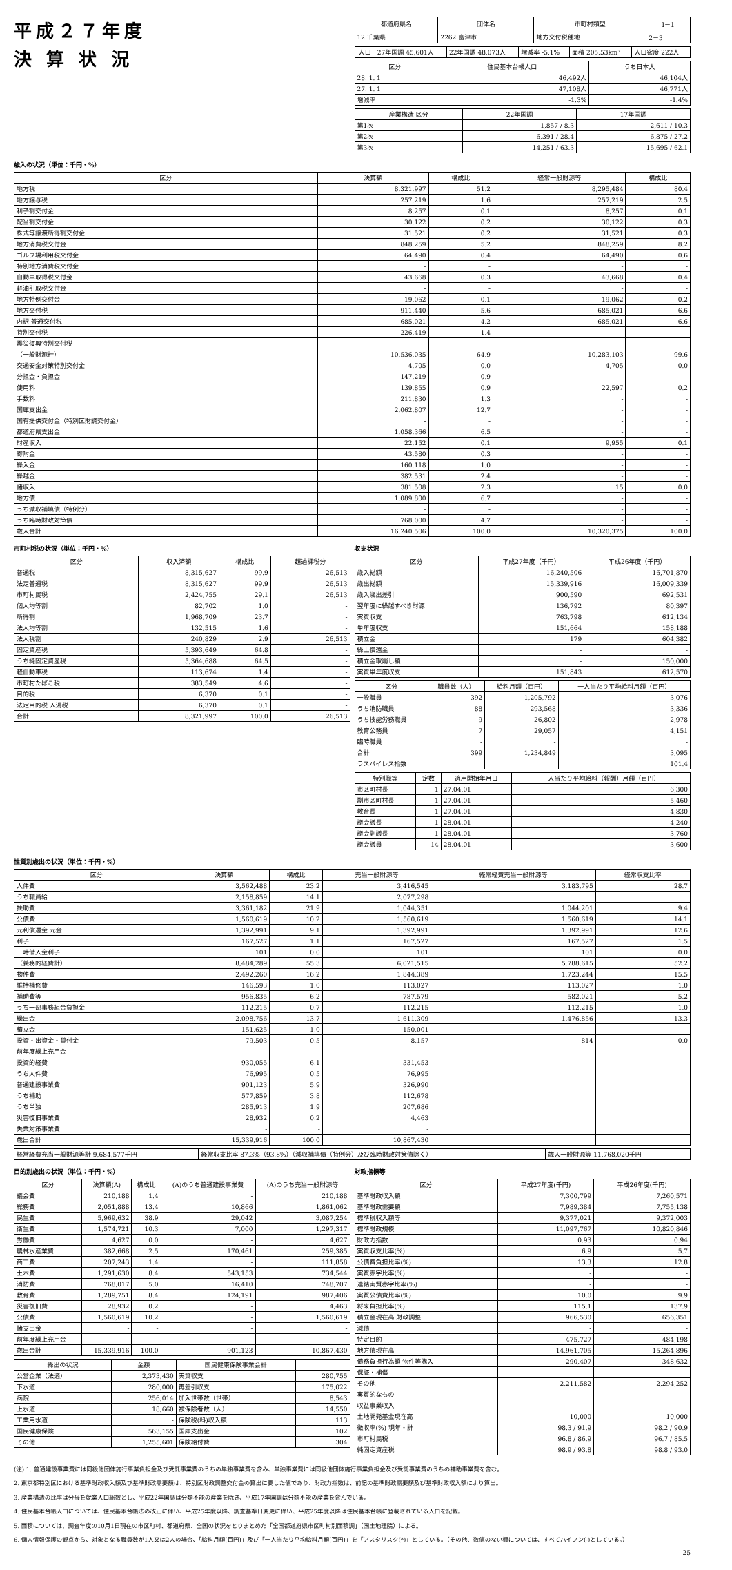平成２７年度
決 算 状 況
| 都道府県名 | 団体名 | 市町村類型 | I－1 |
| --- | --- | --- | --- |
| 12 千葉県 | 2262 富津市 | 地方交付税種地 | 2－3 |
| 人口 | 27年国調 45,601人 | 22年国調 48,073人 | 増減率 -5.1% | 面積 205.53km² | 人口密度 222人 |
| 区分 | 住民基本台帳人口 | うち日本人 |
| --- | --- | --- |
| 28. 1. 1 | 46,492人 | 46,104人 |
| 27. 1. 1 | 47,108人 | 46,771人 |
| 増減率 | -1.3% | -1.4% |
| 産業構造 区分 | 22年国調 | 17年国調 |
| --- | --- | --- |
| 第1次 | 1,857 / 8.3 | 2,611 / 10.3 |
| 第2次 | 6,391 / 28.4 | 6,875 / 27.2 |
| 第3次 | 14,251 / 63.3 | 15,695 / 62.1 |
歳入の状況（単位：千円・%）
| 区分 | 決算額 | 構成比 | 経常一般財源等 | 構成比 |
| --- | --- | --- | --- | --- |
| 地方税 | 8,321,997 | 51.2 | 8,295,484 | 80.4 |
| 地方譲与税 | 257,219 | 1.6 | 257,219 | 2.5 |
| 利子割交付金 | 8,257 | 0.1 | 8,257 | 0.1 |
| 配当割交付金 | 30,122 | 0.2 | 30,122 | 0.3 |
| 株式等譲渡所得割交付金 | 31,521 | 0.2 | 31,521 | 0.3 |
| 地方消費税交付金 | 848,259 | 5.2 | 848,259 | 8.2 |
| ゴルフ場利用税交付金 | 64,490 | 0.4 | 64,490 | 0.6 |
| 特別地方消費税交付金 | - | - | - | - |
| 自動車取得税交付金 | 43,668 | 0.3 | 43,668 | 0.4 |
| 軽油引取税交付金 | - | - | - | - |
| 地方特例交付金 | 19,062 | 0.1 | 19,062 | 0.2 |
| 地方交付税 | 911,440 | 5.6 | 685,021 | 6.6 |
| 内訳 普通交付税 | 685,021 | 4.2 | 685,021 | 6.6 |
| 特別交付税 | 226,419 | 1.4 | - | - |
| 震災復興特別交付税 | - | - | - | - |
| （一般財源計） | 10,536,035 | 64.9 | 10,283,103 | 99.6 |
| 交通安全対策特別交付金 | 4,705 | 0.0 | 4,705 | 0.0 |
| 分担金・負担金 | 147,219 | 0.9 | - | - |
| 使用料 | 139,855 | 0.9 | 22,597 | 0.2 |
| 手数料 | 211,830 | 1.3 | - | - |
| 国庫支出金 | 2,062,807 | 12.7 | - | - |
| 国有提供交付金（特別区財調交付金） | - | - | - | - |
| 都道府県支出金 | 1,058,366 | 6.5 | - | - |
| 財産収入 | 22,152 | 0.1 | 9,955 | 0.1 |
| 寄附金 | 43,580 | 0.3 | - | - |
| 繰入金 | 160,118 | 1.0 | - | - |
| 繰越金 | 382,531 | 2.4 | - | - |
| 諸収入 | 381,508 | 2.3 | 15 | 0.0 |
| 地方債 | 1,089,800 | 6.7 | - | - |
| うち減収補填債（特例分） | - | - | - | - |
| うち臨時財政対策債 | 768,000 | 4.7 | - | - |
| 歳入合計 | 16,240,506 | 100.0 | 10,320,375 | 100.0 |
市町村税の状況（単位：千円・%）
| 区分 | 収入済額 | 構成比 | 超過課税分 |
| --- | --- | --- | --- |
| 普通税 | 8,315,627 | 99.9 | 26,513 |
| 法定普通税 | 8,315,627 | 99.9 | 26,513 |
| 市町村民税 | 2,424,755 | 29.1 | 26,513 |
| 個人均等割 | 82,702 | 1.0 | - |
| 所得割 | 1,968,709 | 23.7 | - |
| 法人均等割 | 132,515 | 1.6 | - |
| 法人税割 | 240,829 | 2.9 | 26,513 |
| 固定資産税 | 5,393,649 | 64.8 | - |
| うち純固定資産税 | 5,364,688 | 64.5 | - |
| 軽自動車税 | 113,674 | 1.4 | - |
| 市町村たばこ税 | 383,549 | 4.6 | - |
| 目的税 | 6,370 | 0.1 | - |
| 法定目的税 入湯税 | 6,370 | 0.1 | - |
| 合計 | 8,321,997 | 100.0 | 26,513 |
収支状況
| 区分 | 平成27年度（千円） | 平成26年度（千円） |
| --- | --- | --- |
| 歳入総額 | 16,240,506 | 16,701,870 |
| 歳出総額 | 15,339,916 | 16,009,339 |
| 歳入歳出差引 | 900,590 | 692,531 |
| 翌年度に繰越すべき財源 | 136,792 | 80,397 |
| 実質収支 | 763,798 | 612,134 |
| 単年度収支 | 151,664 | 158,188 |
| 積立金 | 179 | 604,382 |
| 繰上償還金 | - | - |
| 積立金取崩し額 | - | 150,000 |
| 実質単年度収支 | 151,843 | 612,570 |
| 区分 | 職員数（人） | 給料月額（百円） | 一人当たり平均給料月額（百円） |
| --- | --- | --- | --- |
| 一般職員 | 392 | 1,205,792 | 3,076 |
| うち消防職員 | 88 | 293,568 | 3,336 |
| うち技能労務職員 | 9 | 26,802 | 2,978 |
| 教育公務員 | 7 | 29,057 | 4,151 |
| 臨時職員 | - | - | - |
| 合計 | 399 | 1,234,849 | 3,095 |
| ラスパイレス指数 | | | 101.4 |
| 特別職等 | 定数 | 適用開始年月日 | 一人当たり平均給料（報酬）月額（百円） |
| --- | --- | --- | --- |
| 市区町村長 | 1 | 27.04.01 | 6,300 |
| 副市区町村長 | 1 | 27.04.01 | 5,460 |
| 教育長 | 1 | 27.04.01 | 4,830 |
| 議会議長 | 1 | 28.04.01 | 4,240 |
| 議会副議長 | 1 | 28.04.01 | 3,760 |
| 議会議員 | 14 | 28.04.01 | 3,600 |
性質別歳出の状況（単位：千円・%）
| 区分 | 決算額 | 構成比 | 充当一般財源等 | 経常経費充当一般財源等 | 経常収支比率 |
| --- | --- | --- | --- | --- | --- |
| 人件費 | 3,562,488 | 23.2 | 3,416,545 | 3,183,795 | 28.7 |
| うち職員給 | 2,158,859 | 14.1 | 2,077,298 | | |
| 扶助費 | 3,361,182 | 21.9 | 1,044,351 | 1,044,201 | 9.4 |
| 公債費 | 1,560,619 | 10.2 | 1,560,619 | 1,560,619 | 14.1 |
| 元利償還金 元金 | 1,392,991 | 9.1 | 1,392,991 | 1,392,991 | 12.6 |
| 利子 | 167,527 | 1.1 | 167,527 | 167,527 | 1.5 |
| 一時借入金利子 | 101 | 0.0 | 101 | 101 | 0.0 |
| （義務的経費計） | 8,484,289 | 55.3 | 6,021,515 | 5,788,615 | 52.2 |
| 物件費 | 2,492,260 | 16.2 | 1,844,389 | 1,723,244 | 15.5 |
| 維持補修費 | 146,593 | 1.0 | 113,027 | 113,027 | 1.0 |
| 補助費等 | 956,835 | 6.2 | 787,579 | 582,021 | 5.2 |
| うち一部事務組合負担金 | 112,215 | 0.7 | 112,215 | 112,215 | 1.0 |
| 繰出金 | 2,098,756 | 13.7 | 1,611,309 | 1,476,856 | 13.3 |
| 積立金 | 151,625 | 1.0 | 150,001 | | |
| 投資・出資金・貸付金 | 79,503 | 0.5 | 8,157 | 814 | 0.0 |
| 前年度繰上充用金 | - | - | - | | |
| 投資的経費 | 930,055 | 6.1 | 331,453 | | |
| うち人件費 | 76,995 | 0.5 | 76,995 | | |
| 普通建設事業費 | 901,123 | 5.9 | 326,990 | | |
| うち補助 | 577,859 | 3.8 | 112,678 | | |
| うち単独 | 285,913 | 1.9 | 207,686 | | |
| 災害復旧事業費 | 28,932 | 0.2 | 4,463 | | |
| 失業対策事業費 | - | - | - | | |
| 歳出合計 | 15,339,916 | 100.0 | 10,867,430 | | |
| 経常経費充当一般財源等計 9,684,577千円 | 経常収支比率 87.3%（93.8%）（減収補填債（特例分）及び臨時財政対策債除く） | 歳入一般財源等 11,768,020千円 |
目的別歳出の状況（単位：千円・%）
| 区分 | 決算額(A) | 構成比 | (A)のうち普通建設事業費 | (A)のうち充当一般財源等 |
| --- | --- | --- | --- | --- |
| 議会費 | 210,188 | 1.4 | - | 210,188 |
| 総務費 | 2,051,888 | 13.4 | 10,866 | 1,861,062 |
| 民生費 | 5,969,632 | 38.9 | 29,042 | 3,087,254 |
| 衛生費 | 1,574,721 | 10.3 | 7,000 | 1,297,317 |
| 労働費 | 4,627 | 0.0 | - | 4,627 |
| 農林水産業費 | 382,668 | 2.5 | 170,461 | 259,385 |
| 商工費 | 207,243 | 1.4 | - | 111,858 |
| 土木費 | 1,291,630 | 8.4 | 543,153 | 734,544 |
| 消防費 | 768,017 | 5.0 | 16,410 | 748,707 |
| 教育費 | 1,289,751 | 8.4 | 124,191 | 987,406 |
| 災害復旧費 | 28,932 | 0.2 | - | 4,463 |
| 公債費 | 1,560,619 | 10.2 | - | 1,560,619 |
| 諸支出金 | - | - | - | - |
| 前年度繰上充用金 | - | - | - | - |
| 歳出合計 | 15,339,916 | 100.0 | 901,123 | 10,867,430 |
| 繰出の状況 | 金額 | 国民健康保険事業会計 | |
| --- | --- | --- | --- |
| 公営企業（法適） | 2,373,430 | 実質収支 | 280,755 |
| 下水道 | 280,000 | 再差引収支 | 175,022 |
| 病院 | 256,014 | 加入世帯数（世帯） | 8,543 |
| 上水道 | 18,660 | 被保険者数（人） | 14,550 |
| 工業用水道 | - | 保険税(料)収入額 | 113 |
| 国民健康保険 | 563,155 | 国庫支出金 | 102 |
| その他 | 1,255,601 | 保険給付費 | 304 |
財政指標等
| 区分 | 平成27年度(千円) | 平成26年度(千円) |
| --- | --- | --- |
| 基準財政収入額 | 7,300,799 | 7,260,571 |
| 基準財政需要額 | 7,989,384 | 7,755,138 |
| 標準税収入額等 | 9,377,021 | 9,372,003 |
| 標準財政規模 | 11,097,767 | 10,820,846 |
| 財政力指数 | 0.93 | 0.94 |
| 実質収支比率(%) | 6.9 | 5.7 |
| 公債費負担比率(%) | 13.3 | 12.8 |
| 実質赤字比率(%) | - | - |
| 連結実質赤字比率(%) | - | - |
| 実質公債費比率(%) | 10.0 | 9.9 |
| 将来負担比率(%) | 115.1 | 137.9 |
| 積立金現在高 財政調整 | 966,530 | 656,351 |
| 減債 | - | - |
| 特定目的 | 475,727 | 484,198 |
| 地方債現在高 | 14,961,705 | 15,264,896 |
| 債務負担行為額 物件等購入 | 290,407 | 348,632 |
| 保証・補償 | - | - |
| その他 | 2,211,582 | 2,294,252 |
| 実質的なもの | - | - |
| 収益事業収入 | - | - |
| 土地開発基金現在高 | 10,000 | 10,000 |
| 徴収率(%) 現年・計 | 98.3 / 91.9 | 98.2 / 90.9 |
| 市町村民税 | 96.8 / 86.9 | 96.7 / 85.5 |
| 純固定資産税 | 98.9 / 93.8 | 98.8 / 93.0 |
(注) 1. 普通建設事業費には同級他団体施行事業負担金及び受託事業費のうちの単独事業費を含み、単独事業費には同級他団体施行事業負担金及び受託事業費のうちの補助事業費を含む。
2. 東京都特別区における基準財政収入額及び基準財政需要額は、特別区財政調整交付金の算出に要した値であり、財政力指数は、前記の基準財政需要額及び基準財政収入額により算出。
3. 産業構造の比率は分母を就業人口総数とし、平成22年国調は分類不能の産業を除き、平成17年国調は分類不能の産業を含んでいる。
4. 住民基本台帳人口については、住民基本台帳法の改正に伴い、平成25年度以降、調査基準日変更に伴い、平成25年度以降は住民基本台帳に登載されている人口を記載。
5. 面積については、調査年度の10月1日現在の市区町村、都道府県、全国の状況をとりまとめた「全国都道府県市区町村別面積調」（国土地理院）による。
6. 個人情報保護の観点から、対象となる職員数が1人又は2人の場合、「給料月額(百円)」及び「一人当たり平均給料月額(百円)」を「アスタリスク(*)」としている。（その他、数値のない欄については、すべてハイフン(-)としている。）
25